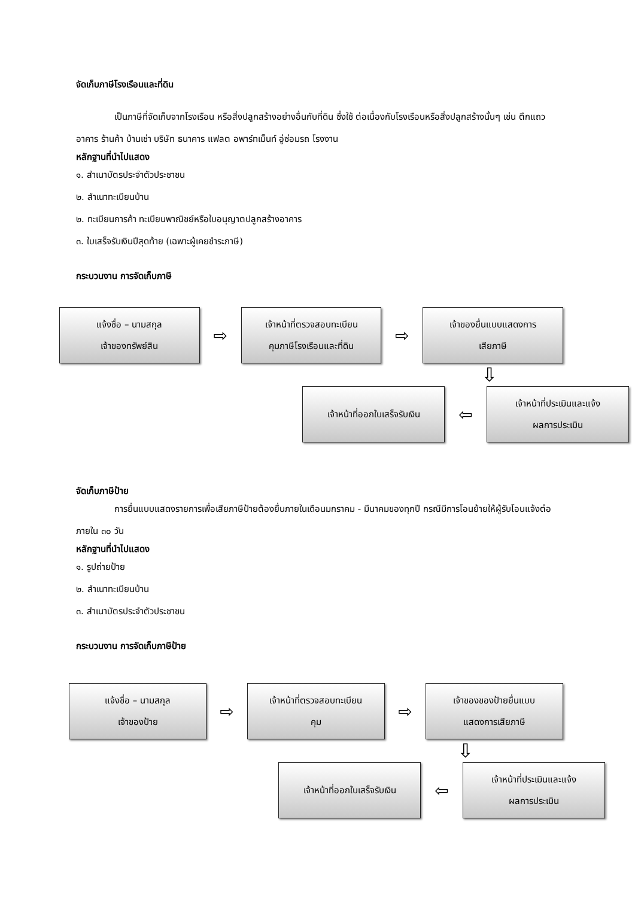จัดเก็บภาษีโรงเรือนและที่ดิน
เป็นภาษีที่จัดเก็บจากโรงเรือน หรือสิ่งปลูกสร้างอย่างอื่นกับที่ดิน ซึ่งใช้ ต่อเนื่องกับโรงเรือนหรือสิ่งปลูกสร้างนั้นๆ เช่น ตึกแถว อาคาร ร้านค้า บ้านเช่า บริษัท ธนาคาร แฟลต อพาร์ทเม็นท์ อู่ซ่อมรถ โรงงาน
หลักฐานที่นำไปแสดง
๑. สำเนาบัตรประจำตัวประชาชน
๒. สำเนาทะเบียนบ้าน
๒. ทะเบียนการค้า ทะเบียนพาณิชย์หรือใบอนุญาตปลูกสร้างอาคาร
๓. ใบเสร็จรับเงินปีสุดท้าย (เฉพาะผู้เคยชำระภาษี)
กระบวนงาน การจัดเก็บภาษี
แจ้งชื่อ – นามสกุล
เจ้าของทรัพย์สิน
⇨
เจ้าหน้าที่ตรวจสอบทะเบียน
คุมภาษีโรงเรือนและที่ดิน
⇨
เจ้าของยื่นแบบแสดงการ
เสียภาษี
⇩
เจ้าหน้าที่ออกใบเสร็จรับเงิน
⇦
เจ้าหน้าที่ประเมินและแจ้ง
ผลการประเมิน
จัดเก็บภาษีป้าย
การยื่นแบบแสดงรายการเพื่อเสียภาษีป้ายต้องยื่นภายในเดือนมกราคม - มีนาคมของทุกปี กรณีมีการโอนย้ายให้ผู้รับโอนแจ้งต่อภายใน ๓๐ วัน
หลักฐานที่นำไปแสดง
๑. รูปถ่ายป้าย
๒. สำเนาทะเบียนบ้าน
๓. สำเนาบัตรประจำตัวประชาชน
กระบวนงาน การจัดเก็บภาษีป้าย
แจ้งชื่อ – นามสกุล
เจ้าของป้าย
⇨
เจ้าหน้าที่ตรวจสอบทะเบียน
คุม
⇨
เจ้าของของป้ายยื่นแบบ
แสดงการเสียภาษี
⇩
เจ้าหน้าที่ออกใบเสร็จรับเงิน
⇦
เจ้าหน้าที่ประเมินและแจ้ง
ผลการประเมิน